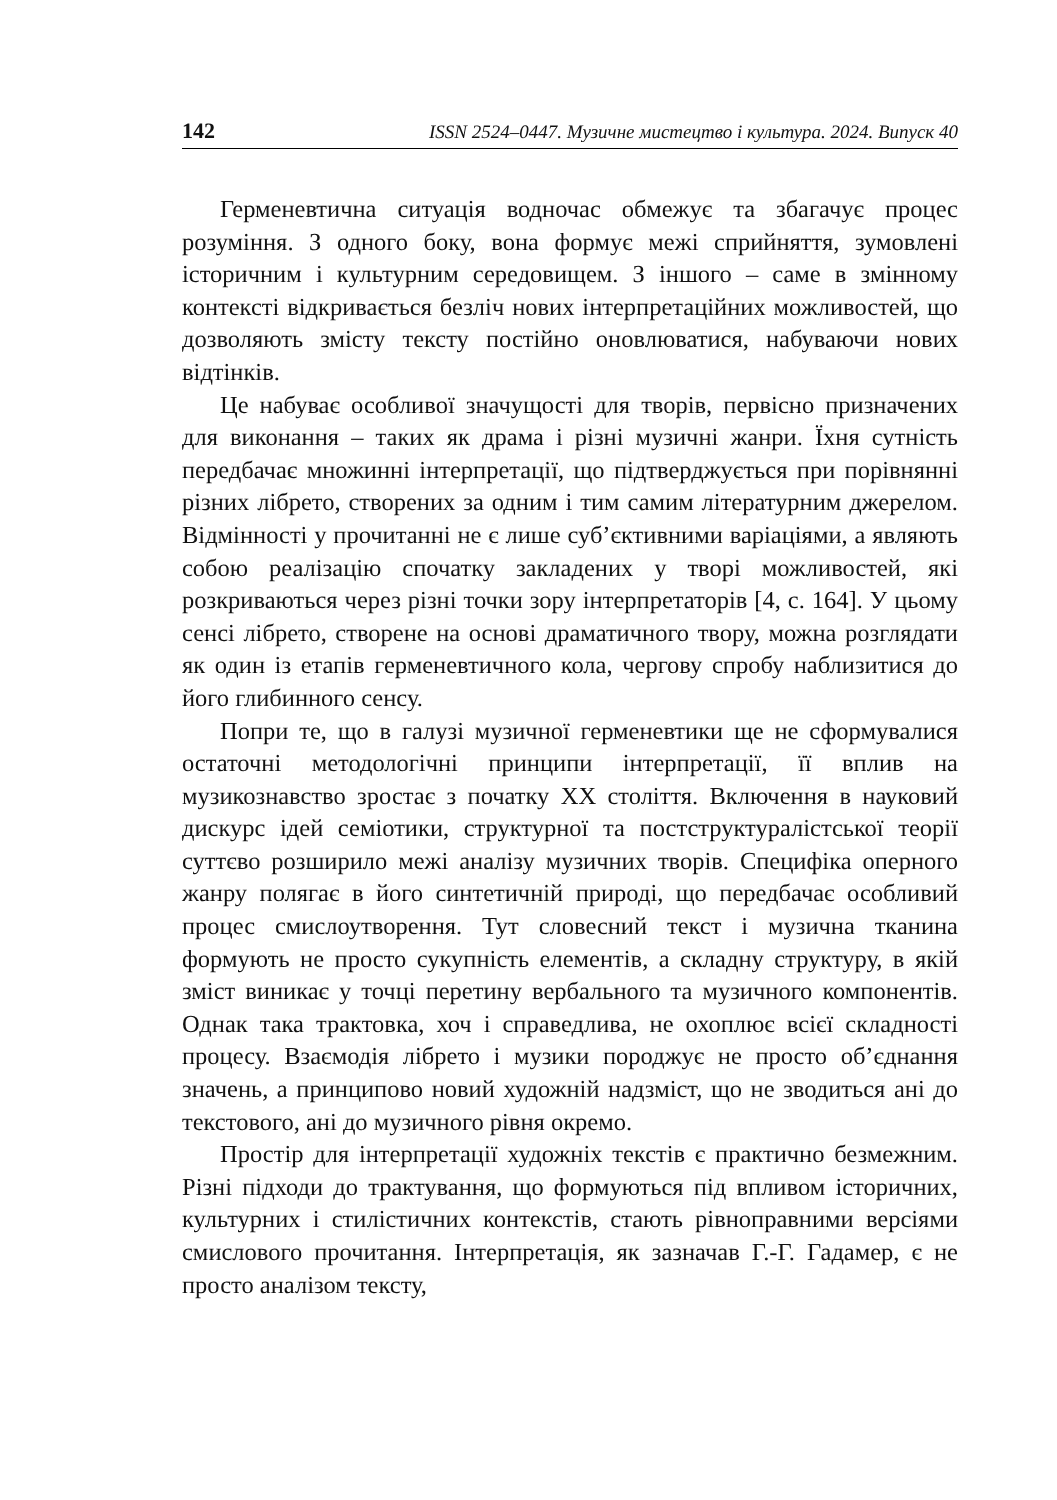142 ISSN 2524–0447. Музичне мистецтво і культура. 2024. Випуск 40
Герменевтична ситуація водночас обмежує та збагачує процес розуміння. З одного боку, вона формує межі сприйняття, зумовлені історичним і культурним середовищем. З іншого – саме в змінному контексті відкривається безліч нових інтерпретаційних можливостей, що дозволяють змісту тексту постійно оновлюватися, набуваючи нових відтінків.
Це набуває особливої значущості для творів, первісно призначених для виконання – таких як драма і різні музичні жанри. Їхня сутність передбачає множинні інтерпретації, що підтверджується при порівнянні різних лібрето, створених за одним і тим самим літературним джерелом. Відмінності у прочитанні не є лише суб’єктивними варіаціями, а являють собою реалізацію спочатку закладених у творі можливостей, які розкриваються через різні точки зору інтерпретаторів [4, с. 164]. У цьому сенсі лібрето, створене на основі драматичного твору, можна розглядати як один із етапів герменевтичного кола, чергову спробу наблизитися до його глибинного сенсу.
Попри те, що в галузі музичної герменевтики ще не сформувалися остаточні методологічні принципи інтерпретації, її вплив на музикознавство зростає з початку ХХ століття. Включення в науковий дискурс ідей семіотики, структурної та постструктуралістської теорії суттєво розширило межі аналізу музичних творів. Специфіка оперного жанру полягає в його синтетичній природі, що передбачає особливий процес смислоутворення. Тут словесний текст і музична тканина формують не просто сукупність елементів, а складну структуру, в якій зміст виникає у точці перетину вербального та музичного компонентів. Однак така трактовка, хоч і справедлива, не охоплює всієї складності процесу. Взаємодія лібрето і музики породжує не просто об’єднання значень, а принципово новий художній надзміст, що не зводиться ані до текстового, ані до музичного рівня окремо.
Простір для інтерпретації художніх текстів є практично безмежним. Різні підходи до трактування, що формуються під впливом історичних, культурних і стилістичних контекстів, стають рівноправними версіями смислового прочитання. Інтерпретація, як зазначав Г.-Г. Гадамер, є не просто аналізом тексту,